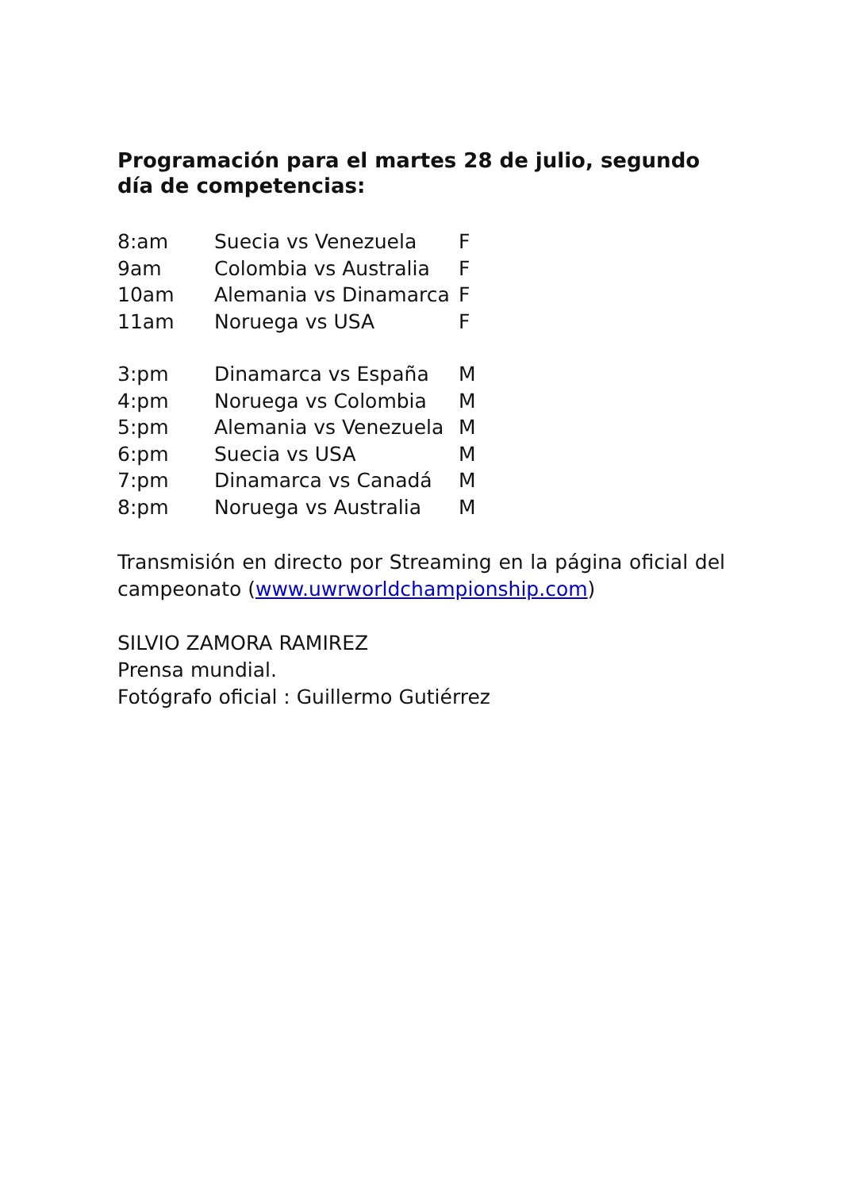Programación para el martes 28 de julio, segundo día de competencias:
| 8:am | Suecia vs Venezuela | F |
| 9am | Colombia vs Australia | F |
| 10am | Alemania vs Dinamarca | F |
| 11am | Noruega vs USA | F |
| 3:pm | Dinamarca vs España | M |
| 4:pm | Noruega vs Colombia | M |
| 5:pm | Alemania vs Venezuela | M |
| 6:pm | Suecia vs USA | M |
| 7:pm | Dinamarca vs Canadá | M |
| 8:pm | Noruega vs Australia | M |
Transmisión en directo por Streaming en la página oficial del campeonato (www.uwrworldchampionship.com)
SILVIO ZAMORA RAMIREZ
Prensa mundial.
Fotógrafo oficial : Guillermo Gutiérrez